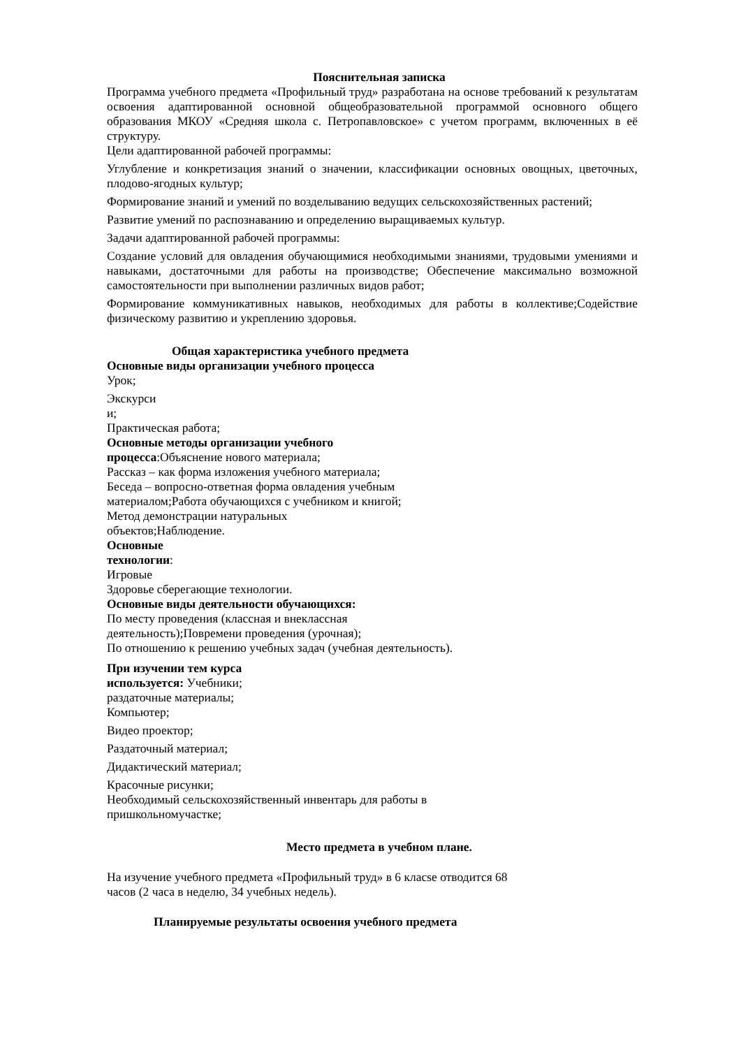Пояснительная записка
Программа учебного предмета «Профильный труд» разработана на основе требований к результатам освоения адаптированной основной общеобразовательной программой основного общего образования МКОУ «Средняя школа с. Петропавловское» с учетом программ, включенных в её структуру.
Цели адаптированной рабочей программы:
Углубление и конкретизация знаний о значении, классификации основных овощных, цветочных, плодово-ягодных культур;
Формирование знаний и умений по возделыванию ведущих сельскохозяйственных растений;
Развитие умений по распознаванию и определению выращиваемых культур.
Задачи адаптированной рабочей программы:
Создание условий для овладения обучающимися необходимыми знаниями, трудовыми умениями и навыками, достаточными для работы на производстве; Обеспечение максимально возможной самостоятельности при выполнении различных видов работ;
Формирование коммуникативных навыков, необходимых для работы в коллективе;Содействие физическому развитию и укреплению здоровья.
Общая характеристика учебного предмета
Основные виды организации учебного процесса
Урок;
Экскурси
и;
Практическая работа;
Основные методы организации учебного
процесса:Объяснение нового материала;
Рассказ – как форма изложения учебного материала;
Беседа – вопросно-ответная форма овладения учебным
материалом;Работа обучающихся с учебником и книгой;
Метод демонстрации натуральных
объектов;Наблюдение.
Основные
технологии:
Игровые
Здоровье сберегающие технологии.
Основные виды деятельности обучающихся:
По месту проведения (классная и внеклассная
деятельность);Повремени проведения (урочная);
По отношению к решению учебных задач (учебная деятельность).
При изучении тем курса
используется: Учебники;
раздаточные материалы;
Компьютер;
Видео проектор;
Раздаточный материал;
Дидактический материал;
Красочные рисунки;
Необходимый сельскохозяйственный инвентарь для работы в
пришкольномучастке;
Место предмета в учебном плане.
На изучение учебного предмета «Профильный труд» в 6 класse отводится 68
часов (2 часа в неделю, 34 учебных недель).
Планируемые результаты освоения учебного предмета